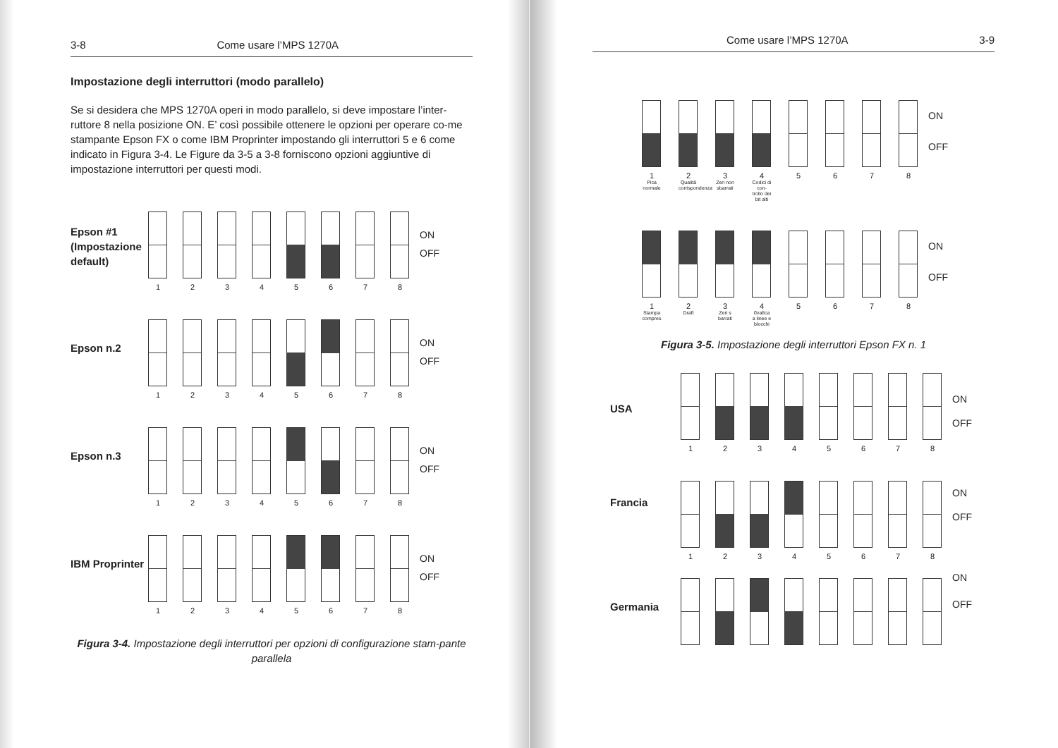3-8 Come usare l’MPS 1270A
Impostazione degli interruttori (modo parallelo)
Se si desidera che MPS 1270A operi in modo parallelo, si deve impostare l’inter-ruttore 8 nella posizione ON. E’ così possibile ottenere le opzioni per operare co-me stampante Epson FX o come IBM Proprinter impostando gli interruttori 5 e 6 come indicato in Figura 3-4. Le Figure da 3-5 a 3-8 forniscono opzioni aggiuntive di impostazione interruttori per questi modi.
Epson #1 (Impostazione default)
1 2 3 4 5 6 7 8
ON
OFF
Epson n.2
1 2 3 4 5 6 7 8
ON
OFF
Epson n.3
1 2 3 4 5 6 7 8
ON
OFF
IBM Proprinter
1 2 3 4 5 6 7 8
ON
OFF
Figura 3-4. Impostazione degli interruttori per opzioni di configurazione stam-pante parallela
Come usare l’MPS 1270A 3-9
1
Pica normale
2
Qualità corrispondenza
3
Zeri non sbarrati
4
Codici di con-trollo dei bit alti
5 6 7 8
ON
OFF
1
Stampa compres
2
Draft
3
Zeri s barrati
4
Grafica a linee e blocchi
5 6 7 8
ON
OFF
Figura 3-5. Impostazione degli interruttori Epson FX n. 1
USA
1 2 3 4 5 6 7 8
ON
OFF
Francia
1 2 3 4 5 6 7 8
ON
OFF
Germania
ON
OFF